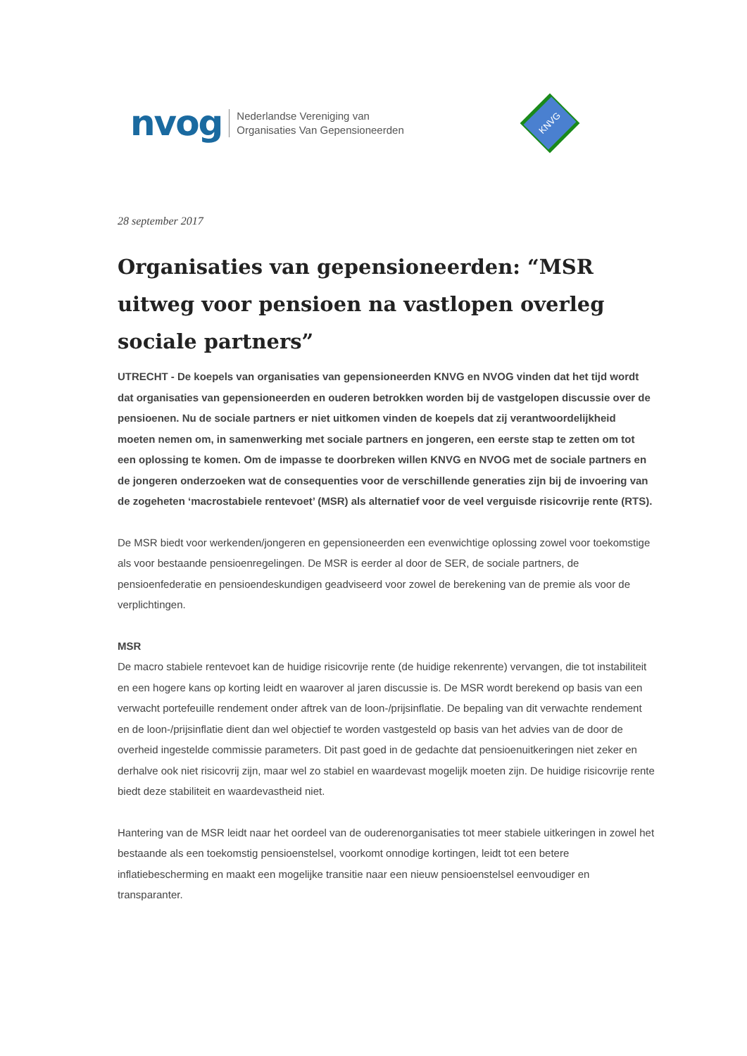nvog
Nederlandse Vereniging van
Organisaties Van Gepensioneerden
KNVG
28 september 2017
Organisaties van gepensioneerden: “MSR uitweg voor pensioen na vastlopen overleg sociale partners”
UTRECHT - De koepels van organisaties van gepensioneerden KNVG en NVOG vinden dat het tijd wordt dat organisaties van gepensioneerden en ouderen betrokken worden bij de vastgelopen discussie over de pensioenen. Nu de sociale partners er niet uitkomen vinden de koepels dat zij verantwoordelijkheid moeten nemen om, in samenwerking met sociale partners en jongeren, een eerste stap te zetten om tot een oplossing te komen. Om de impasse te doorbreken willen KNVG en NVOG met de sociale partners en de jongeren onderzoeken wat de consequenties voor de verschillende generaties zijn bij de invoering van de zogeheten ‘macrostabiele rentevoet’ (MSR) als alternatief voor de veel verguisde risicovrije rente (RTS).
De MSR biedt voor werkenden/jongeren en gepensioneerden een evenwichtige oplossing zowel voor toekomstige als voor bestaande pensioenregelingen. De MSR is eerder al door de SER, de sociale partners, de pensioenfederatie en pensioendeskundigen geadviseerd voor zowel de berekening van de premie als voor de verplichtingen.
MSR
De macro stabiele rentevoet kan de huidige risicovrije rente (de huidige rekenrente) vervangen, die tot instabiliteit en een hogere kans op korting leidt en waarover al jaren discussie is. De MSR wordt berekend op basis van een verwacht portefeuille rendement onder aftrek van de loon-/prijsinflatie. De bepaling van dit verwachte rendement en de loon-/prijsinflatie dient dan wel objectief te worden vastgesteld op basis van het advies van de door de overheid ingestelde commissie parameters. Dit past goed in de gedachte dat pensioenuitkeringen niet zeker en derhalve ook niet risicovrij zijn, maar wel zo stabiel en waardevast mogelijk moeten zijn. De huidige risicovrije rente biedt deze stabiliteit en waardevastheid niet.
Hantering van de MSR leidt naar het oordeel van de ouderenorganisaties tot meer stabiele uitkeringen in zowel het bestaande als een toekomstig pensioenstelsel, voorkomt onnodige kortingen, leidt tot een betere inflatiebescherming en maakt een mogelijke transitie naar een nieuw pensioenstelsel eenvoudiger en transparanter.